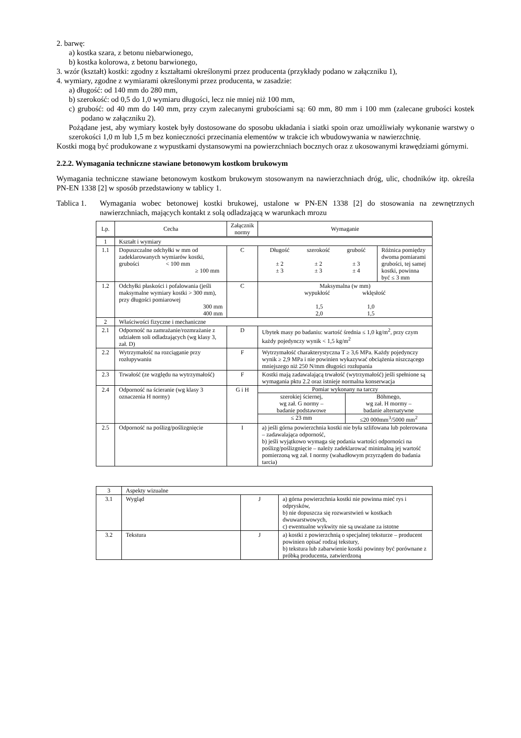2. barwę:
a) kostka szara, z betonu niebarwionego,
b) kostka kolorowa, z betonu barwionego,
3. wzór (kształt) kostki: zgodny z kształtami określonymi przez producenta (przykłady podano w załączniku 1),
4. wymiary, zgodne z wymiarami określonymi przez producenta, w zasadzie:
a) długość: od 140 mm do 280 mm,
b) szerokość: od 0,5 do 1,0 wymiaru długości, lecz nie mniej niż 100 mm,
c) grubość: od 40 mm do 140 mm, przy czym zalecanymi grubościami są: 60 mm, 80 mm i 100 mm (zalecane grubości kostek podano w załączniku 2).
Pożądane jest, aby wymiary kostek były dostosowane do sposobu układania i siatki spoin oraz umożliwiały wykonanie warstwy o szerokości 1,0 m lub 1,5 m bez konieczności przecinania elementów w trakcie ich wbudowywania w nawierzchnię.
Kostki mogą być produkowane z wypustkami dystansowymi na powierzchniach bocznych oraz z ukosowanymi krawędziami górnymi.
2.2.2. Wymagania techniczne stawiane betonowym kostkom brukowym
Wymagania techniczne stawiane betonowym kostkom brukowym stosowanym na nawierzchniach dróg, ulic, chodników itp. określa PN-EN 1338 [2] w sposób przedstawiony w tablicy 1.
Tablica 1.
Wymagania wobec betonowej kostki brukowej, ustalone w PN-EN 1338 [2] do stosowania na zewnętrznych nawierzchniach, mających kontakt z solą odladzającą w warunkach mrozu
| Lp. | Cecha | Załącznik normy | Wymaganie | |
| --- | --- | --- | --- | --- |
| 1 | Kształt i wymiary | | | |
| 1.1 | Dopuszczalne odchyłki w mm od zadeklarowanych wymiarów kostki, grubości < 100 mm ≥ 100 mm | C | / Długość / szerokość / grubość / / ± 2 / ± 2 / ± 3 / / ± 3 / ± 3 / ± 4 / | Różnica pomiędzy dwoma pomiarami grubości, tej samej kostki, powinna być ≤ 3 mm |
| 1.2 | Odchyłki płaskości i pofalowania (jeśli maksymalne wymiary kostki > 300 mm), przy długości pomiarowej 300 mm 400 mm | C | Maksymalna (w mm) wypukłość wklęsłość 1,5 1,0 2,0 1,5 | |
| 2 | Właściwości fizyczne i mechaniczne | | | |
| 2.1 | Odporność na zamrażanie/rozmrażanie z udziałem soli odladzających (wg klasy 3, zał. D) | D | Ubytek masy po badaniu: wartość średnia ≤ 1,0 kg/m<sup>2</sup>, przy czym każdy pojedynczy wynik < 1,5 kg/m<sup>2</sup> | |
| 2.2 | Wytrzymałość na rozciąganie przy rozłupywaniu | F | Wytrzymałość charakterystyczna T ≥ 3,6 MPa. Każdy pojedynczy wynik ≥ 2,9 MPa i nie powinien wykazywać obciążenia niszczącego mniejszego niż 250 N/mm długości rozłupania | |
| 2.3 | Trwałość (ze względu na wytrzymałość) | F | Kostki mają zadawalającą trwałość (wytrzymałość) jeśli spełnione są wymagania pktu 2.2 oraz istnieje normalna konserwacja | |
| 2.4 | Odporność na ścieranie (wg klasy 3 oznaczenia H normy) | G i H | Pomiar wykonany na tarczy szerokiej ściernej, wg zał. G normy – badanie podstawowe ≤ 23 mm Böhmego, wg zał. H mormy – badanie alternatywne ≤20 000mm<sup>3</sup>/5000 mm<sup>2</sup> | |
| 2.5 | Odporność na poślizg/poślizgnięcie | I | a) jeśli górna powierzchnia kostki nie była szlifowana lub polerowana – zadawalająca odporność, b) jeśli wyjątkowo wymaga się podania wartości odporności na poślizg/poślizgnięcie – należy zadeklarować minimalną jej wartość pomierzoną wg zał. I normy (wahadłowym przyrządem do badania tarcia) | |
| 3 | Aspekty wizualne | | |
| 3.1 | Wygląd | J | a) górna powierzchnia kostki nie powinna mieć rys i odprysków, b) nie dopuszcza się rozwarstwień w kostkach dwuwarstwowych, c) ewentualne wykwity nie są uważane za istotne |
| 3.2 | Tekstura | J | a) kostki z powierzchnią o specjalnej teksturze – producent powinien opisać rodzaj tekstury, b) tekstura lub zabarwienie kostki powinny być porównane z próbką producenta, zatwierdzoną |